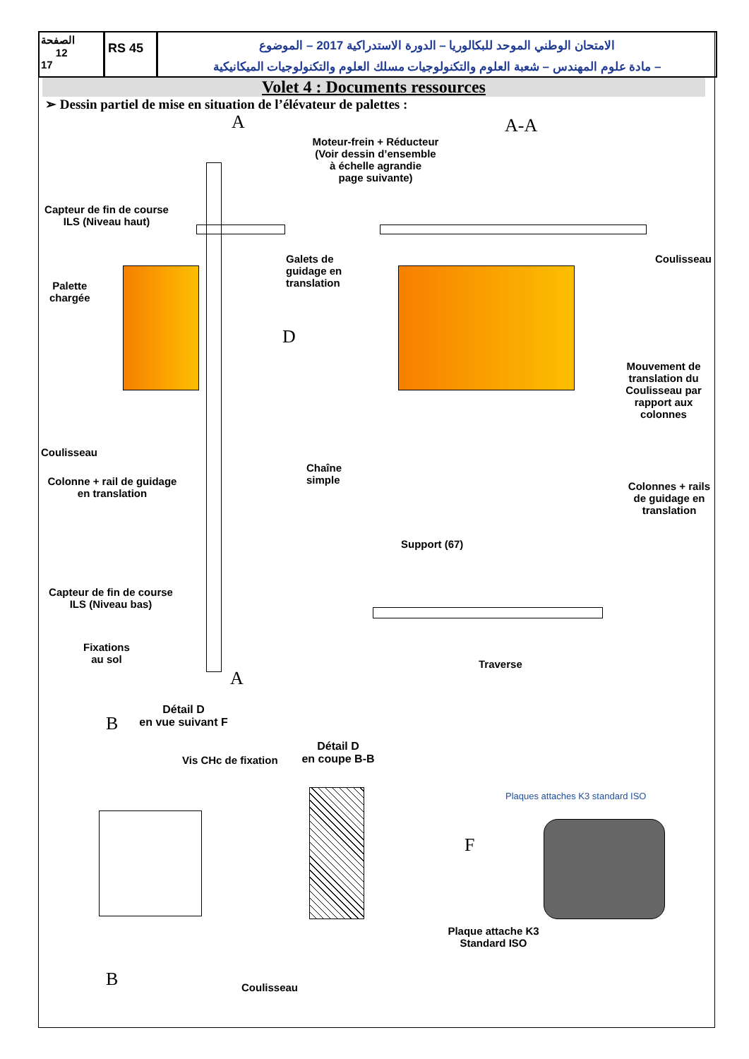الصفحة
12
17
RS 45
الامتحان الوطني الموحد للبكالوريا – الدورة الاستدراكية 2017 – الموضوع
– مادة علوم المهندس – شعبة العلوم والتكنولوجيات مسلك العلوم والتكنولوجيات الميكانيكية
Volet 4 : Documents ressources
➢ Dessin partiel de mise en situation de l’élévateur de palettes :
A A-A
Moteur-frein + Réducteur
(Voir dessin d’ensemble
à échelle agrandie
page suivante)
Capteur de fin de course
ILS (Niveau haut)
Galets de
guidage en
translation
Coulisseau
Palette
chargée
D
Mouvement de
translation du
Coulisseau par
rapport aux
colonnes
Coulisseau
Chaîne
simple
Colonne + rail de guidage
en translation
Colonnes + rails
de guidage en
translation
Support (67)
Capteur de fin de course
ILS (Niveau bas)
Fixations
au sol
Traverse
A
Détail D
en vue suivant F
B
Vis CHc de fixation
Détail D
en coupe B-B
Plaques attaches K3 standard ISO
F
Plaque attache K3
Standard ISO
B Coulisseau